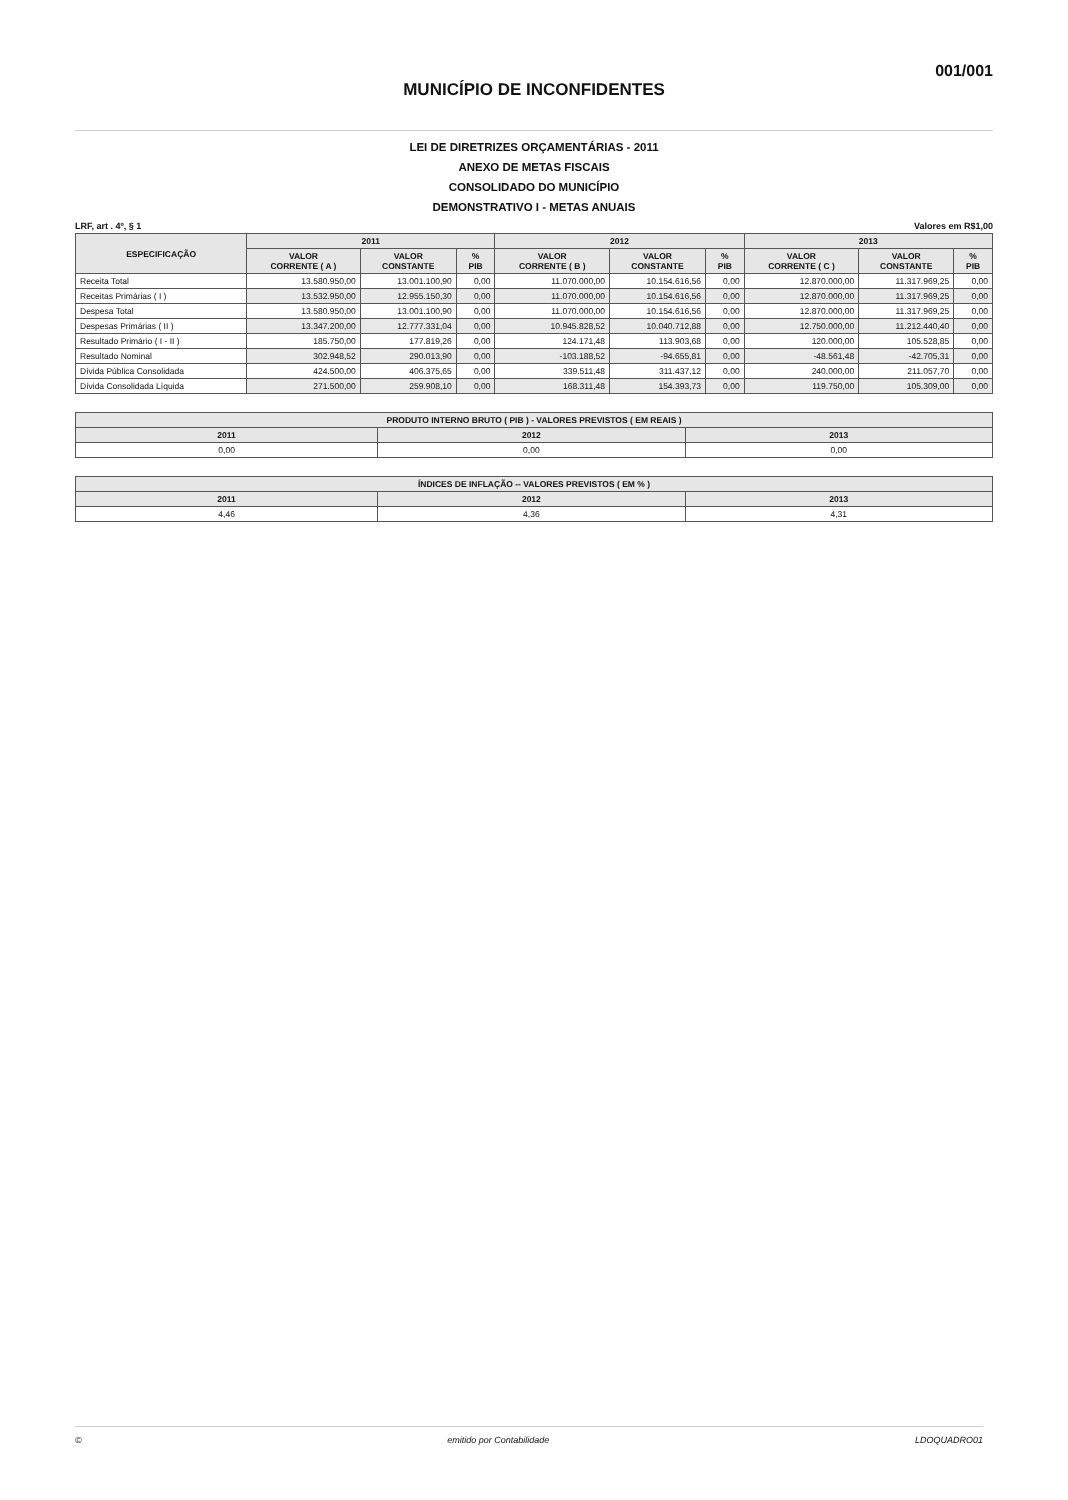001/001
MUNICÍPIO DE INCONFIDENTES
LEI DE DIRETRIZES ORÇAMENTÁRIAS - 2011
ANEXO DE METAS FISCAIS
CONSOLIDADO DO MUNICÍPIO
DEMONSTRATIVO I - METAS ANUAIS
LRF, art . 4º, § 1 Valores em R$1,00
| ESPECIFICAÇÃO | 2011 | | | 2012 | | | 2013 | | |
| --- | --- | --- | --- | --- | --- | --- | --- | --- | --- |
| | VALOR CORRENTE ( A ) | VALOR CONSTANTE | % PIB | VALOR CORRENTE ( B ) | VALOR CONSTANTE | % PIB | VALOR CORRENTE ( C ) | VALOR CONSTANTE | % PIB |
| Receita Total | 13.580.950,00 | 13.001.100,90 | 0,00 | 11.070.000,00 | 10.154.616,56 | 0,00 | 12.870.000,00 | 11.317.969,25 | 0,00 |
| Receitas Primárias ( I ) | 13.532.950,00 | 12.955.150,30 | 0,00 | 11.070.000,00 | 10.154.616,56 | 0,00 | 12.870.000,00 | 11.317.969,25 | 0,00 |
| Despesa Total | 13.580.950,00 | 13.001.100,90 | 0,00 | 11.070.000,00 | 10.154.616,56 | 0,00 | 12.870.000,00 | 11.317.969,25 | 0,00 |
| Despesas Primárias ( II ) | 13.347.200,00 | 12.777.331,04 | 0,00 | 10.945.828,52 | 10.040.712,88 | 0,00 | 12.750.000,00 | 11.212.440,40 | 0,00 |
| Resultado Primário ( I - II ) | 185.750,00 | 177.819,26 | 0,00 | 124.171,48 | 113.903,68 | 0,00 | 120.000,00 | 105.528,85 | 0,00 |
| Resultado Nominal | 302.948,52 | 290.013,90 | 0,00 | -103.188,52 | -94.655,81 | 0,00 | -48.561,48 | -42.705,31 | 0,00 |
| Dívida Pública Consolidada | 424.500,00 | 406.375,65 | 0,00 | 339.511,48 | 311.437,12 | 0,00 | 240.000,00 | 211.057,70 | 0,00 |
| Dívida Consolidada Líquida | 271.500,00 | 259.908,10 | 0,00 | 168.311,48 | 154.393,73 | 0,00 | 119.750,00 | 105.309,00 | 0,00 |
| PRODUTO INTERNO BRUTO ( PIB ) - VALORES PREVISTOS ( EM REAIS ) | | |
| --- | --- | --- |
| 2011 | 2012 | 2013 |
| 0,00 | 0,00 | 0,00 |
| ÍNDICES DE INFLAÇÃO -- VALORES PREVISTOS ( EM % ) | | |
| --- | --- | --- |
| 2011 | 2012 | 2013 |
| 4,46 | 4,36 | 4,31 |
© emitido por Contabilidade LDOQUADRO01